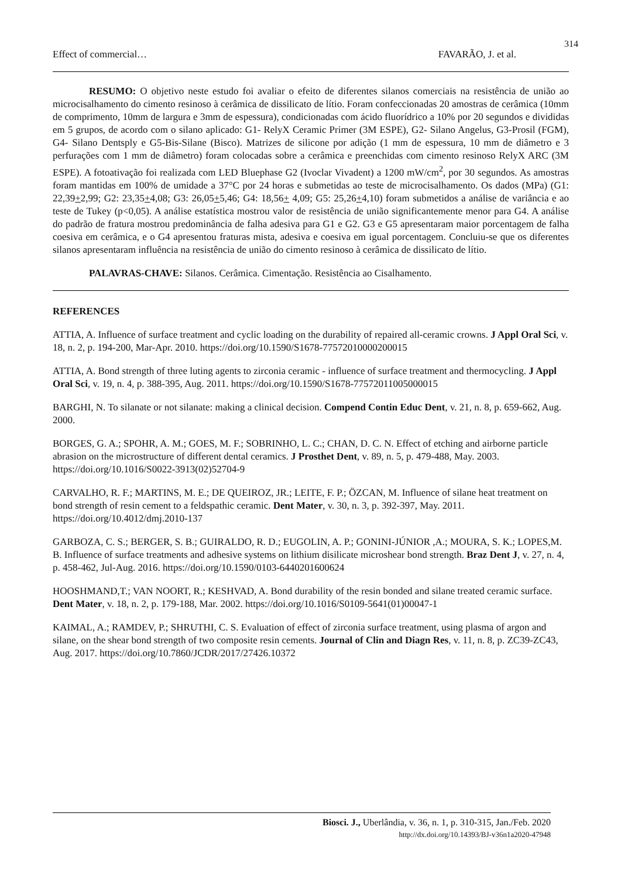314
Effect of commercial… FAVARÃO, J. et al.
RESUMO: O objetivo neste estudo foi avaliar o efeito de diferentes silanos comerciais na resistência de união ao microcisalhamento do cimento resinoso à cerâmica de dissilicato de lítio. Foram confeccionadas 20 amostras de cerâmica (10mm de comprimento, 10mm de largura e 3mm de espessura), condicionadas com ácido fluorídrico a 10% por 20 segundos e divididas em 5 grupos, de acordo com o silano aplicado: G1- RelyX Ceramic Primer (3M ESPE), G2- Silano Angelus, G3-Prosil (FGM), G4- Silano Dentsply e G5-Bis-Silane (Bisco). Matrizes de silicone por adição (1 mm de espessura, 10 mm de diâmetro e 3 perfurações com 1 mm de diâmetro) foram colocadas sobre a cerâmica e preenchidas com cimento resinoso RelyX ARC (3M ESPE). A fotoativação foi realizada com LED Bluephase G2 (Ivoclar Vivadent) a 1200 mW/cm<sup>2</sup>, por 30 segundos. As amostras foram mantidas em 100% de umidade a 37°C por 24 horas e submetidas ao teste de microcisalhamento. Os dados (MPa) (G1: 22,39+2,99; G2: 23,35+4,08; G3: 26,05+5,46; G4: 18,56+ 4,09; G5: 25,26+4,10) foram submetidos a análise de variância e ao teste de Tukey (p<0,05). A análise estatística mostrou valor de resistência de união significantemente menor para G4. A análise do padrão de fratura mostrou predominância de falha adesiva para G1 e G2. G3 e G5 apresentaram maior porcentagem de falha coesiva em cerâmica, e o G4 apresentou fraturas mista, adesiva e coesiva em igual porcentagem. Concluiu-se que os diferentes silanos apresentaram influência na resistência de união do cimento resinoso à cerâmica de dissilicato de lítio.
PALAVRAS-CHAVE: Silanos. Cerâmica. Cimentação. Resistência ao Cisalhamento.
REFERENCES
ATTIA, A. Influence of surface treatment and cyclic loading on the durability of repaired all-ceramic crowns. J Appl Oral Sci, v. 18, n. 2, p. 194-200, Mar-Apr. 2010. https://doi.org/10.1590/S1678-77572010000200015
ATTIA, A. Bond strength of three luting agents to zirconia ceramic - influence of surface treatment and thermocycling. J Appl Oral Sci, v. 19, n. 4, p. 388-395, Aug. 2011. https://doi.org/10.1590/S1678-77572011005000015
BARGHI, N. To silanate or not silanate: making a clinical decision. Compend Contin Educ Dent, v. 21, n. 8, p. 659-662, Aug. 2000.
BORGES, G. A.; SPOHR, A. M.; GOES, M. F.; SOBRINHO, L. C.; CHAN, D. C. N. Effect of etching and airborne particle abrasion on the microstructure of different dental ceramics. J Prosthet Dent, v. 89, n. 5, p. 479-488, May. 2003. https://doi.org/10.1016/S0022-3913(02)52704-9
CARVALHO, R. F.; MARTINS, M. E.; DE QUEIROZ, JR.; LEITE, F. P.; ÖZCAN, M. Influence of silane heat treatment on bond strength of resin cement to a feldspathic ceramic. Dent Mater, v. 30, n. 3, p. 392-397, May. 2011. https://doi.org/10.4012/dmj.2010-137
GARBOZA, C. S.; BERGER, S. B.; GUIRALDO, R. D.; EUGOLIN, A. P.; GONINI-JÚNIOR ,A.; MOURA, S. K.; LOPES,M. B. Influence of surface treatments and adhesive systems on lithium disilicate microshear bond strength. Braz Dent J, v. 27, n. 4, p. 458-462, Jul-Aug. 2016. https://doi.org/10.1590/0103-6440201600624
HOOSHMAND,T.; VAN NOORT, R.; KESHVAD, A. Bond durability of the resin bonded and silane treated ceramic surface. Dent Mater, v. 18, n. 2, p. 179-188, Mar. 2002. https://doi.org/10.1016/S0109-5641(01)00047-1
KAIMAL, A.; RAMDEV, P.; SHRUTHI, C. S. Evaluation of effect of zirconia surface treatment, using plasma of argon and silane, on the shear bond strength of two composite resin cements. Journal of Clin and Diagn Res, v. 11, n. 8, p. ZC39-ZC43, Aug. 2017. https://doi.org/10.7860/JCDR/2017/27426.10372
Biosci. J., Uberlândia, v. 36, n. 1, p. 310-315, Jan./Feb. 2020
http://dx.doi.org/10.14393/BJ-v36n1a2020-47948